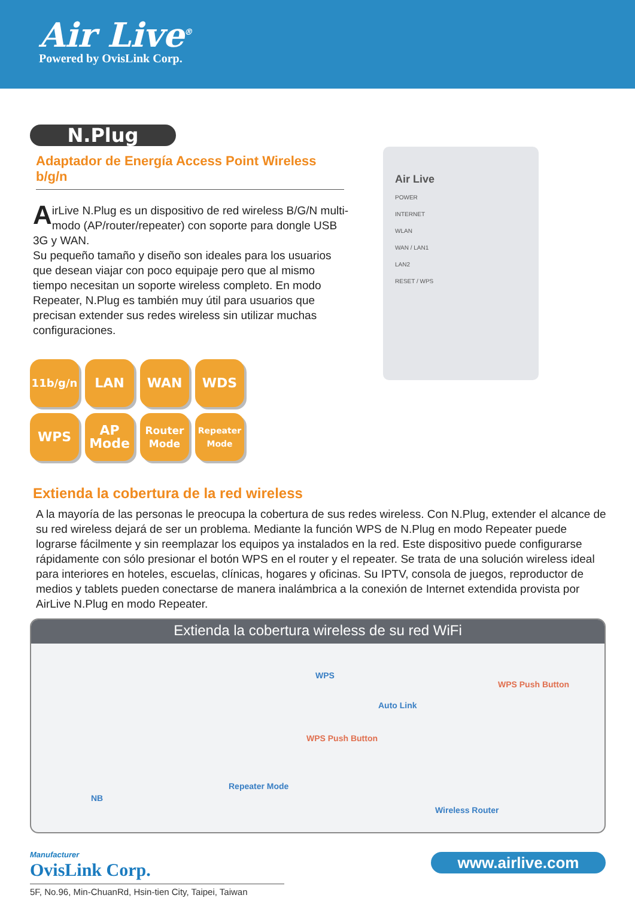Air Live<sup>®</sup>
Powered by OvisLink Corp.
N.Plug
Adaptador de Energía Access Point Wireless b/g/n
AirLive N.Plug es un dispositivo de red wireless B/G/N multi-modo (AP/router/repeater) con soporte para dongle USB 3G y WAN.
Su pequeño tamaño y diseño son ideales para los usuarios que desean viajar con poco equipaje pero que al mismo tiempo necesitan un soporte wireless completo. En modo Repeater, N.Plug es también muy útil para usuarios que precisan extender sus redes wireless sin utilizar muchas configuraciones.
Air Live
POWER
INTERNET
WLAN
WAN / LAN1
LAN2
RESET / WPS
11b/g/n
LAN
WAN
WDS
WPS
AP
Mode
Router
Mode
Repeater
Mode
Extienda la cobertura de la red wireless
A la mayoría de las personas le preocupa la cobertura de sus redes wireless. Con N.Plug, extender el alcance de su red wireless dejará de ser un problema. Mediante la función WPS de N.Plug en modo Repeater puede lograrse fácilmente y sin reemplazar los equipos ya instalados en la red. Este dispositivo puede configurarse rápidamente con sólo presionar el botón WPS en el router y el repeater. Se trata de una solución wireless ideal para interiores en hoteles, escuelas, clínicas, hogares y oficinas. Su IPTV, consola de juegos, reproductor de medios y tablets pueden conectarse de manera inalámbrica a la conexión de Internet extendida provista por AirLive N.Plug en modo Repeater.
Extienda la cobertura wireless de su red WiFi
WPS
WPS Push Button
Auto Link
WPS Push Button
NB
Repeater Mode
Wireless Router
Manufacturer
OvisLink Corp.
5F, No.96, Min-ChuanRd, Hsin-tien City, Taipei, Taiwan
www.airlive.com